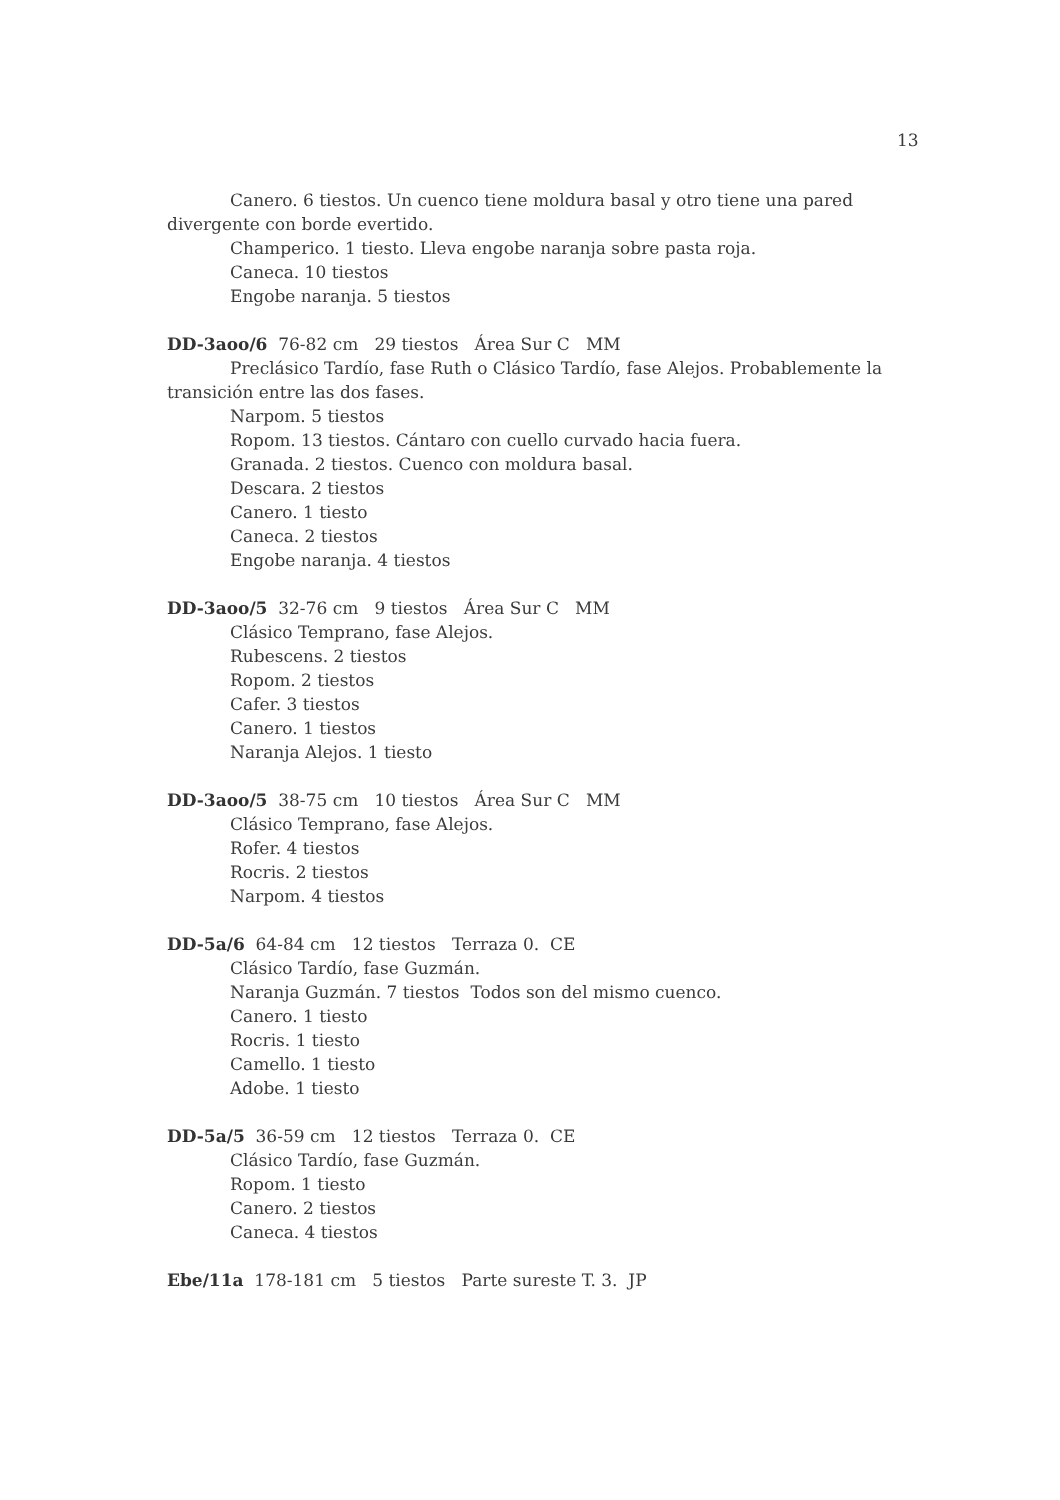13
Canero. 6 tiestos. Un cuenco tiene moldura basal y otro tiene una pared divergente con borde evertido.
Champerico. 1 tiesto. Lleva engobe naranja sobre pasta roja.
Caneca. 10 tiestos
Engobe naranja. 5 tiestos
DD-3aoo/6 76-82 cm 29 tiestos Área Sur C MM
Preclásico Tardío, fase Ruth o Clásico Tardío, fase Alejos. Probablemente la transición entre las dos fases.
Narpom. 5 tiestos
Ropom. 13 tiestos. Cántaro con cuello curvado hacia fuera.
Granada. 2 tiestos. Cuenco con moldura basal.
Descara. 2 tiestos
Canero. 1 tiesto
Caneca. 2 tiestos
Engobe naranja. 4 tiestos
DD-3aoo/5 32-76 cm 9 tiestos Área Sur C MM
Clásico Temprano, fase Alejos.
Rubescens. 2 tiestos
Ropom. 2 tiestos
Cafer. 3 tiestos
Canero. 1 tiestos
Naranja Alejos. 1 tiesto
DD-3aoo/5 38-75 cm 10 tiestos Área Sur C MM
Clásico Temprano, fase Alejos.
Rofer. 4 tiestos
Rocris. 2 tiestos
Narpom. 4 tiestos
DD-5a/6 64-84 cm 12 tiestos Terraza 0. CE
Clásico Tardío, fase Guzmán.
Naranja Guzmán. 7 tiestos Todos son del mismo cuenco.
Canero. 1 tiesto
Rocris. 1 tiesto
Camello. 1 tiesto
Adobe. 1 tiesto
DD-5a/5 36-59 cm 12 tiestos Terraza 0. CE
Clásico Tardío, fase Guzmán.
Ropom. 1 tiesto
Canero. 2 tiestos
Caneca. 4 tiestos
Ebe/11a 178-181 cm 5 tiestos Parte sureste T. 3. JP